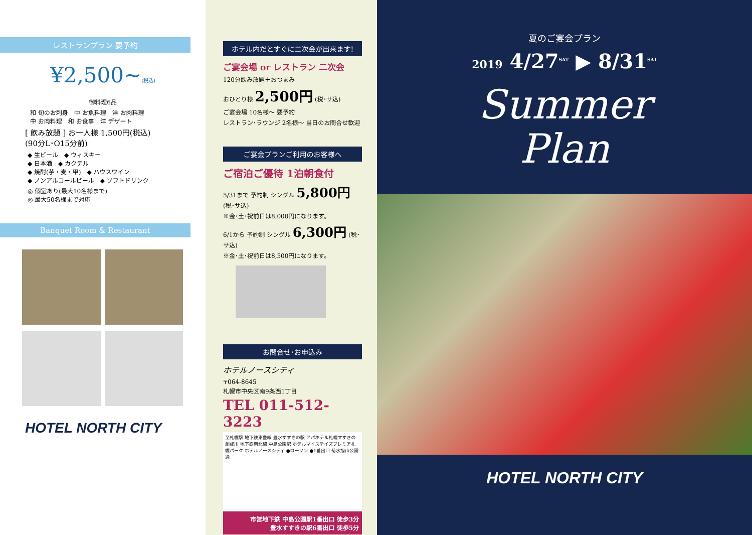レストランプラン 要予約
¥2,500~(税込)
御料理6品
和 旬のお刺身　中 お魚料理　洋 お肉料理
中 お肉料理　和 お食事　洋 デザート
[ 飲み放題 ] お一人様 1,500円(税込)
(90分L･O15分前)
◆ 生ビール　◆ ウィスキー
◆ 日本酒　◆ カクテル
◆ 焼酎(芋・麦・甲)　◆ ハウスワイン
◆ ノンアルコールビール　◆ ソフトドリンク
◎ 個室あり(最大10名様まで)
◎ 最大50名様まで対応
Banquet Room & Restaurant
HOTEL NORTH CITY
ホテル内だとすぐに二次会が出来ます!
ご宴会場 or レストラン 二次会
120分飲み放題＋おつまみ
おひとり様 2,500円 (税･サ込)
ご宴会場 10名様～ 要予約
レストラン･ラウンジ 2名様～ 当日のお問合せ歓迎
ご宴会プランご利用のお客様へ
ご宿泊ご優待 1泊朝食付
5/31まで 予約制 シングル 5,800円 (税･サ込)
※金･土･祝前日は8,000円になります。
6/1から 予約制 シングル 6,300円 (税･サ込)
※金･土･祝前日は8,500円になります。
お問合せ･お申込み
ホテルノースシティ
〒064-8645
札幌市中央区南9条西1丁目
TEL 011-512-3223
至札幌駅 地下鉄東豊線 豊水すすきの駅 アパホテル札幌すすきの 創成川 地下鉄南北線 中島公園駅 ホテルマイステイズプレミア札幌パーク ホテルノースシティ ●ローソン ●1番出口 菊水旭山公園通
市営地下鉄 中島公園駅1番出口 徒歩3分
豊水すすきの駅6番出口 徒歩5分
夏のご宴会プラン
2019 4/27<sup>SAT</sup> ▶ 8/31<sup>SAT</sup>
Summer
Plan
HOTEL NORTH CITY